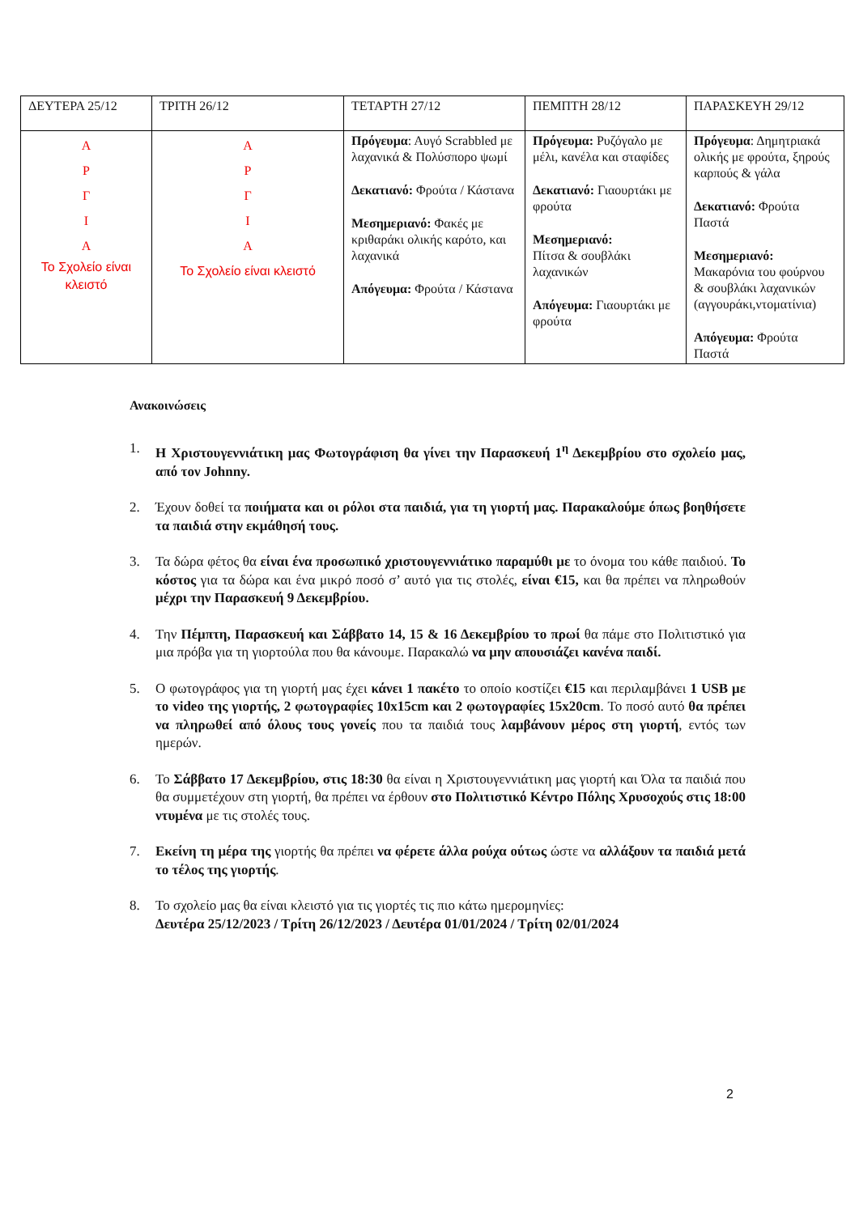| ΔΕΥΤΕΡΑ 25/12 | ΤΡΙΤΗ 26/12 | ΤΕΤΑΡΤΗ 27/12 | ΠΕΜΠΤΗ 28/12 | ΠΑΡΑΣΚΕΥΗ 29/12 |
| --- | --- | --- | --- | --- |
| Α Ρ Γ Ι Α Το Σχολείο είναι κλειστό | Α Ρ Γ Ι Α Το Σχολείο είναι κλειστό | Πρόγευμα : Αυγό Scrabbled με λαχανικά & Πολύσπορο ψωμί Δεκατιανό: Φρούτα / Κάστανα Μεσημεριανό: Φακές με κριθαράκι ολικής καρότο, και λαχανικά Απόγευμα: Φρούτα / Κάστανα | Πρόγευμα: Ρυζόγαλο με μέλι, κανέλα και σταφίδες Δεκατιανό: Γιαουρτάκι με φρούτα Μεσημεριανό: Πίτσα & σουβλάκι λαχανικών Απόγευμα: Γιαουρτάκι με φρούτα | Πρόγευμα : Δημητριακά ολικής με φρούτα, ξηρούς καρπούς & γάλα Δεκατιανό: Φρούτα Παστά Μεσημεριανό: Μακαρόνια του φούρνου & σουβλάκι λαχανικών (αγγουράκι,ντοματίνια) Απόγευμα: Φρούτα Παστά |
Ανακοινώσεις
1. Η Χριστουγεννιάτικη μας Φωτογράφιση θα γίνει την Παρασκευή 1<sup>η</sup> Δεκεμβρίου στο σχολείο μας, από τον Johnny.
2. Έχουν δοθεί τα ποιήματα και οι ρόλοι στα παιδιά, για τη γιορτή μας. Παρακαλούμε όπως βοηθήσετε τα παιδιά στην εκμάθησή τους.
3. Τα δώρα φέτος θα είναι ένα προσωπικό χριστουγεννιάτικο παραμύθι με το όνομα του κάθε παιδιού. Το κόστος για τα δώρα και ένα μικρό ποσό σ’ αυτό για τις στολές, είναι €15, και θα πρέπει να πληρωθούν μέχρι την Παρασκευή 9 Δεκεμβρίου.
4. Την Πέμπτη, Παρασκευή και Σάββατο 14, 15 & 16 Δεκεμβρίου το πρωί θα πάμε στο Πολιτιστικό για μια πρόβα για τη γιορτούλα που θα κάνουμε. Παρακαλώ να μην απουσιάζει κανένα παιδί.
5. Ο φωτογράφος για τη γιορτή μας έχει κάνει 1 πακέτο το οποίο κοστίζει €15 και περιλαμβάνει 1 USB με το video της γιορτής, 2 φωτογραφίες 10x15cm και 2 φωτογραφίες 15x20cm. Το ποσό αυτό θα πρέπει να πληρωθεί από όλους τους γονείς που τα παιδιά τους λαμβάνουν μέρος στη γιορτή, εντός των ημερών.
6. Το Σάββατο 17 Δεκεμβρίου, στις 18:30 θα είναι η Χριστουγεννιάτικη μας γιορτή και Όλα τα παιδιά που θα συμμετέχουν στη γιορτή, θα πρέπει να έρθουν στο Πολιτιστικό Κέντρο Πόλης Χρυσοχούς στις 18:00 ντυμένα με τις στολές τους.
7. Εκείνη τη μέρα της γιορτής θα πρέπει να φέρετε άλλα ρούχα ούτως ώστε να αλλάξουν τα παιδιά μετά το τέλος της γιορτής.
8. Το σχολείο μας θα είναι κλειστό για τις γιορτές τις πιο κάτω ημερομηνίες:
Δευτέρα 25/12/2023 / Τρίτη 26/12/2023 / Δευτέρα 01/01/2024 / Τρίτη 02/01/2024
2